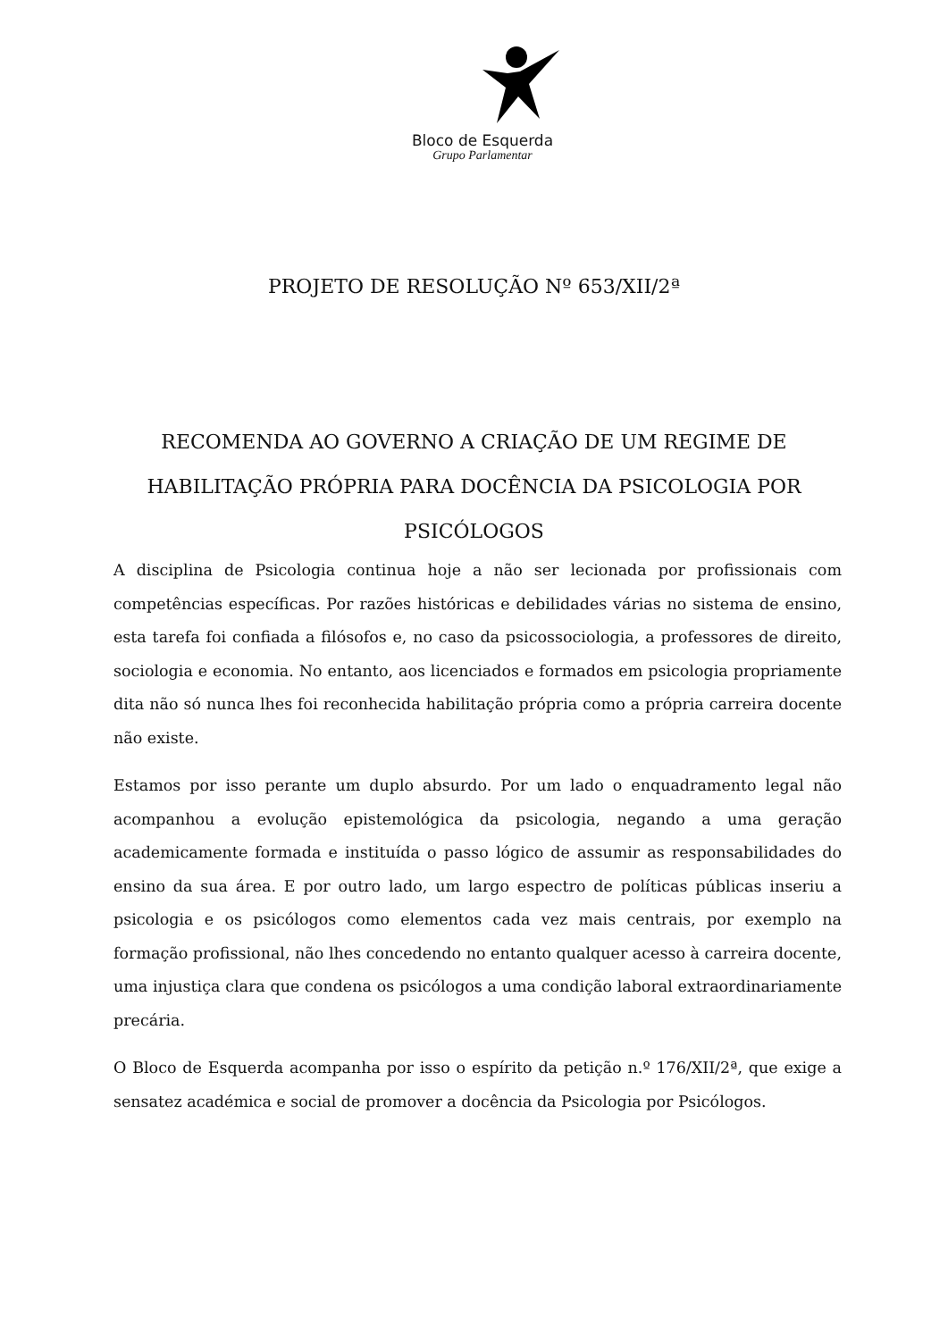Bloco de Esquerda
Grupo Parlamentar
PROJETO DE RESOLUÇÃO Nº 653/XII/2ª
RECOMENDA AO GOVERNO A CRIAÇÃO DE UM REGIME DE HABILITAÇÃO PRÓPRIA PARA DOCÊNCIA DA PSICOLOGIA POR PSICÓLOGOS
A disciplina de Psicologia continua hoje a não ser lecionada por profissionais com competências específicas. Por razões históricas e debilidades várias no sistema de ensino, esta tarefa foi confiada a filósofos e, no caso da psicossociologia, a professores de direito, sociologia e economia. No entanto, aos licenciados e formados em psicologia propriamente dita não só nunca lhes foi reconhecida habilitação própria como a própria carreira docente não existe.
Estamos por isso perante um duplo absurdo. Por um lado o enquadramento legal não acompanhou a evolução epistemológica da psicologia, negando a uma geração academicamente formada e instituída o passo lógico de assumir as responsabilidades do ensino da sua área. E por outro lado, um largo espectro de políticas públicas inseriu a psicologia e os psicólogos como elementos cada vez mais centrais, por exemplo na formação profissional, não lhes concedendo no entanto qualquer acesso à carreira docente, uma injustiça clara que condena os psicólogos a uma condição laboral extraordinariamente precária.
O Bloco de Esquerda acompanha por isso o espírito da petição n.º 176/XII/2ª, que exige a sensatez académica e social de promover a docência da Psicologia por Psicólogos.